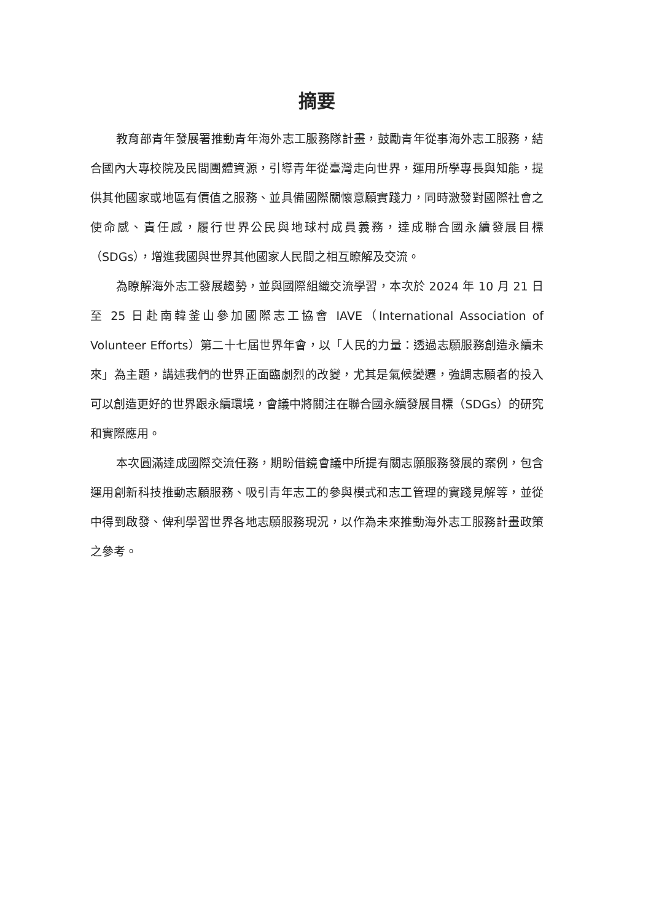摘要
教育部青年發展署推動青年海外志工服務隊計畫，鼓勵青年從事海外志工服務，結合國內大專校院及民間團體資源，引導青年從臺灣走向世界，運用所學專長與知能，提供其他國家或地區有價值之服務、並具備國際關懷意願實踐力，同時激發對國際社會之使命感、責任感，履行世界公民與地球村成員義務，達成聯合國永續發展目標（SDGs），增進我國與世界其他國家人民間之相互瞭解及交流。
為瞭解海外志工發展趨勢，並與國際組織交流學習，本次於 2024 年 10 月 21 日至 25 日赴南韓釜山參加國際志工協會 IAVE（International Association of Volunteer Efforts）第二十七屆世界年會，以「人民的力量：透過志願服務創造永續未來」為主題，講述我們的世界正面臨劇烈的改變，尤其是氣候變遷，強調志願者的投入可以創造更好的世界跟永續環境，會議中將關注在聯合國永續發展目標（SDGs）的研究和實際應用。
本次圓滿達成國際交流任務，期盼借鏡會議中所提有關志願服務發展的案例，包含運用創新科技推動志願服務、吸引青年志工的參與模式和志工管理的實踐見解等，並從中得到啟發、俾利學習世界各地志願服務現況，以作為未來推動海外志工服務計畫政策之參考。